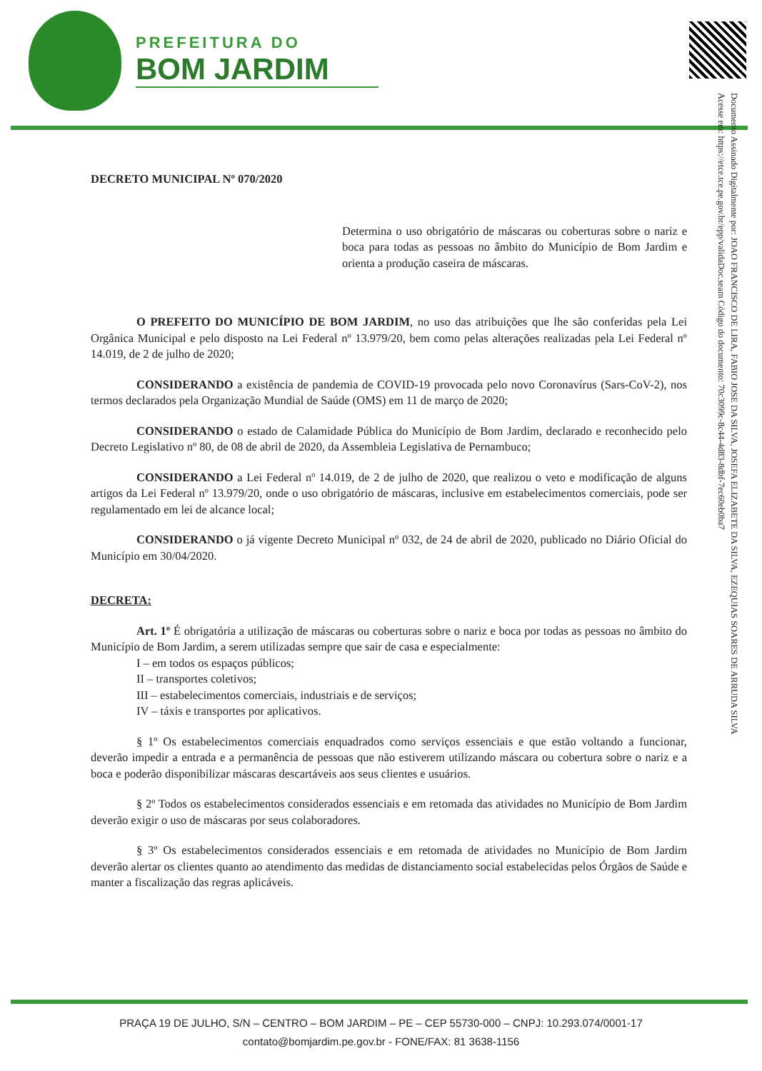PREFEITURA DO
BOM JARDIM
Documento Assinado Digitalmente por: JOAO FRANCISCO DE LIRA, FABIO JOSE DA SILVA, JOSEFA ELIZABETE DA SILVA, EZEQUIAS SOARES DE ARRUDA SILVA
Acesse em: https://etce.tce.pe.gov.br/epp/validaDoc.seam Código do documento: 70c3099c-8c44-4d83-8dbf-7ec60eb0ba7
DECRETO MUNICIPAL Nº 070/2020
Determina o uso obrigatório de máscaras ou coberturas sobre o nariz e boca para todas as pessoas no âmbito do Município de Bom Jardim e orienta a produção caseira de máscaras.
O PREFEITO DO MUNICÍPIO DE BOM JARDIM, no uso das atribuições que lhe são conferidas pela Lei Orgânica Municipal e pelo disposto na Lei Federal nº 13.979/20, bem como pelas alterações realizadas pela Lei Federal nº 14.019, de 2 de julho de 2020;
CONSIDERANDO a existência de pandemia de COVID-19 provocada pelo novo Coronavírus (Sars-CoV-2), nos termos declarados pela Organização Mundial de Saúde (OMS) em 11 de março de 2020;
CONSIDERANDO o estado de Calamidade Pública do Município de Bom Jardim, declarado e reconhecido pelo Decreto Legislativo nº 80, de 08 de abril de 2020, da Assembleia Legislativa de Pernambuco;
CONSIDERANDO a Lei Federal nº 14.019, de 2 de julho de 2020, que realizou o veto e modificação de alguns artigos da Lei Federal nº 13.979/20, onde o uso obrigatório de máscaras, inclusive em estabelecimentos comerciais, pode ser regulamentado em lei de alcance local;
CONSIDERANDO o já vigente Decreto Municipal nº 032, de 24 de abril de 2020, publicado no Diário Oficial do Município em 30/04/2020.
DECRETA:
Art. 1º É obrigatória a utilização de máscaras ou coberturas sobre o nariz e boca por todas as pessoas no âmbito do Município de Bom Jardim, a serem utilizadas sempre que sair de casa e especialmente:
I – em todos os espaços públicos;
II – transportes coletivos;
III – estabelecimentos comerciais, industriais e de serviços;
IV – táxis e transportes por aplicativos.
§ 1º Os estabelecimentos comerciais enquadrados como serviços essenciais e que estão voltando a funcionar, deverão impedir a entrada e a permanência de pessoas que não estiverem utilizando máscara ou cobertura sobre o nariz e a boca e poderão disponibilizar máscaras descartáveis aos seus clientes e usuários.
§ 2º Todos os estabelecimentos considerados essenciais e em retomada das atividades no Município de Bom Jardim deverão exigir o uso de máscaras por seus colaboradores.
§ 3º Os estabelecimentos considerados essenciais e em retomada de atividades no Município de Bom Jardim deverão alertar os clientes quanto ao atendimento das medidas de distanciamento social estabelecidas pelos Órgãos de Saúde e manter a fiscalização das regras aplicáveis.
PRAÇA 19 DE JULHO, S/N – CENTRO – BOM JARDIM – PE – CEP 55730-000 – CNPJ: 10.293.074/0001-17
contato@bomjardim.pe.gov.br - FONE/FAX: 81 3638-1156